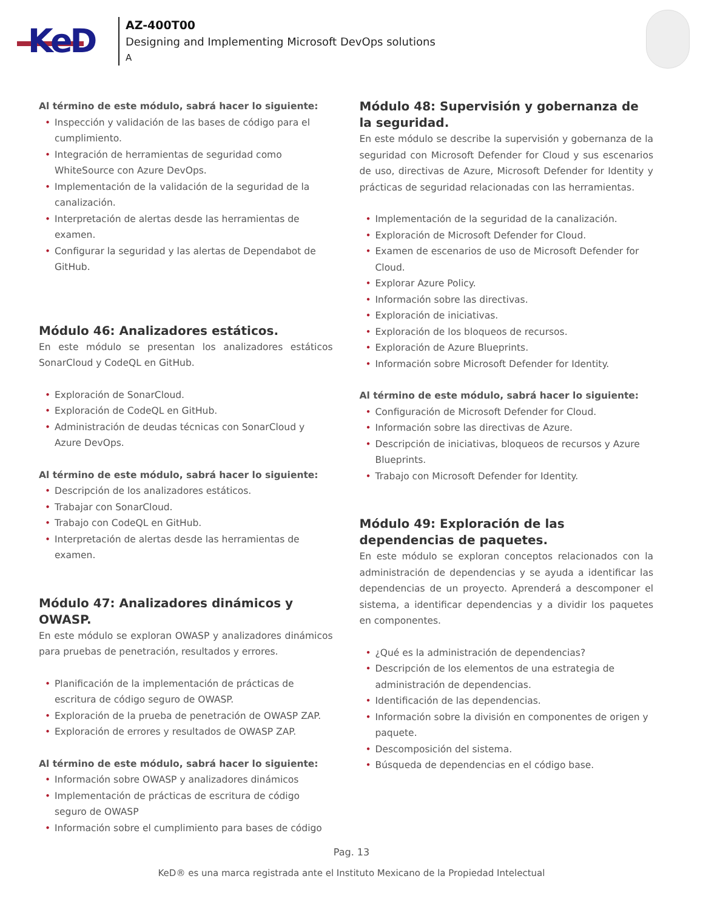KeD
AZ-400T00
Designing and Implementing Microsoft DevOps solutions
A
Al término de este módulo, sabrá hacer lo siguiente:
• Inspección y validación de las bases de código para el cumplimiento.
• Integración de herramientas de seguridad como WhiteSource con Azure DevOps.
• Implementación de la validación de la seguridad de la canalización.
• Interpretación de alertas desde las herramientas de examen.
• Configurar la seguridad y las alertas de Dependabot de GitHub.
Módulo 46: Analizadores estáticos.
En este módulo se presentan los analizadores estáticos SonarCloud y CodeQL en GitHub.
• Exploración de SonarCloud.
• Exploración de CodeQL en GitHub.
• Administración de deudas técnicas con SonarCloud y Azure DevOps.
Al término de este módulo, sabrá hacer lo siguiente:
• Descripción de los analizadores estáticos.
• Trabajar con SonarCloud.
• Trabajo con CodeQL en GitHub.
• Interpretación de alertas desde las herramientas de examen.
Módulo 47: Analizadores dinámicos y OWASP.
En este módulo se exploran OWASP y analizadores dinámicos para pruebas de penetración, resultados y errores.
• Planificación de la implementación de prácticas de escritura de código seguro de OWASP.
• Exploración de la prueba de penetración de OWASP ZAP.
• Exploración de errores y resultados de OWASP ZAP.
Al término de este módulo, sabrá hacer lo siguiente:
• Información sobre OWASP y analizadores dinámicos
• Implementación de prácticas de escritura de código seguro de OWASP
• Información sobre el cumplimiento para bases de código
Módulo 48: Supervisión y gobernanza de la seguridad.
En este módulo se describe la supervisión y gobernanza de la seguridad con Microsoft Defender for Cloud y sus escenarios de uso, directivas de Azure, Microsoft Defender for Identity y prácticas de seguridad relacionadas con las herramientas.
• Implementación de la seguridad de la canalización.
• Exploración de Microsoft Defender for Cloud.
• Examen de escenarios de uso de Microsoft Defender for Cloud.
• Explorar Azure Policy.
• Información sobre las directivas.
• Exploración de iniciativas.
• Exploración de los bloqueos de recursos.
• Exploración de Azure Blueprints.
• Información sobre Microsoft Defender for Identity.
Al término de este módulo, sabrá hacer lo siguiente:
• Configuración de Microsoft Defender for Cloud.
• Información sobre las directivas de Azure.
• Descripción de iniciativas, bloqueos de recursos y Azure Blueprints.
• Trabajo con Microsoft Defender for Identity.
Módulo 49: Exploración de las dependencias de paquetes.
En este módulo se exploran conceptos relacionados con la administración de dependencias y se ayuda a identificar las dependencias de un proyecto. Aprenderá a descomponer el sistema, a identificar dependencias y a dividir los paquetes en componentes.
• ¿Qué es la administración de dependencias?
• Descripción de los elementos de una estrategia de administración de dependencias.
• Identificación de las dependencias.
• Información sobre la división en componentes de origen y paquete.
• Descomposición del sistema.
• Búsqueda de dependencias en el código base.
Pag. 13
KeD® es una marca registrada ante el Instituto Mexicano de la Propiedad Intelectual